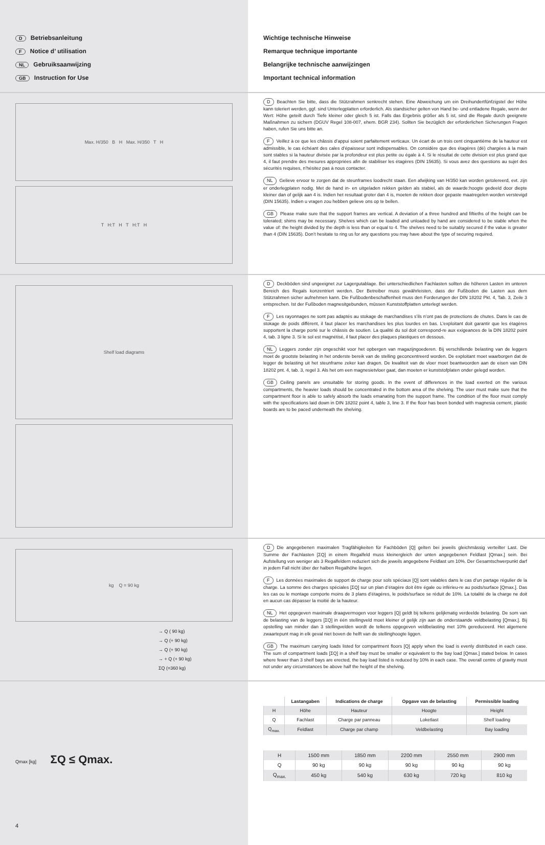D Betriebsanleitung
F Notice d’ utilisation
NL Gebruiksaanwijzing
GB Instruction for Use
Wichtige technische Hinweise
Remarque technique importante
Belangrijke technische aanwijzingen
Important technical information
Max. H/350 B H Max. H/350 T H
T H:T H T H:T H
D Beachten Sie bitte, dass die Stützrahmen senkrecht stehen. Eine Abweichung um ein Dreihundertfünfzigstel der Höhe kann toleriert werden, ggf. sind Unterlegplatten erforderlich. Als standsicher gelten von Hand be- und entladene Regale, wenn der Wert: Höhe geteilt durch Tiefe kleiner oder gleich 5 ist. Falls das Ergebnis größer als 5 ist, sind die Regale durch geeignete Maßnahmen zu sichern (DGUV Regel 108-007, ehem. BGR 234). Sollten Sie bezüglich der erforderlichen Sicherungen Fragen haben, rufen Sie uns bitte an.
F Veillez à ce que les châssis d’appui soient parfaitement verticaux. Un écart de un trois cent cinquantième de la hauteur est admissible, le cas échéant des cales d’épaisseur sont indispensables. On considère que des étagères (dé) chargées à la main sont stables si la hauteur divisée par la profondeur est plus petite ou égale à 4. Si le résultat de cette division est plus grand que 4, il faut prendre des mesures appropriées afin de stabiliser les étagères (DIN 15635). Si vous avez des questions au sujet des sécurités requises, n’hésitez pas à nous contacter.
NL Gelieve ervoor te zorgen dat de steunframes loodrecht staan. Een afwijking van H/350 kan worden getolereerd, evt. zijn er onderlegplaten nodig. Met de hand in- en uitgeladen rekken gelden als stabiel, als de waarde:hoogte gedeeld door diepte kleiner dan of gelijk aan 4 is. Indien het resultaat groter dan 4 is, moeten de rekken door gepaste maatregelen worden verstevigd (DIN 15635). Indien u vragen zou hebben gelieve ons op te bellen.
GB Please make sure that the support frames are vertical. A deviation of a three hundred and fiftieths of the height can be tolerated; shims may be necessary. Shelves which can be loaded and unloaded by hand are considered to be stable when the value of: the height divided by the depth is less than or equal to 4. The shelves need to be suitably secured if the value is greater than 4 (DIN 15635). Don’t hesitate to ring us for any questions you may have about the type of securing required.
Shelf load diagrams
D Deckböden sind ungeeignet zur Lagergutablage. Bei unterschiedlichen Fachlasten sollten die höheren Lasten im unteren Bereich des Regals konzentriert werden. Der Betreiber muss gewährleisten, dass der Fußboden die Lasten aus dem Stützrahmen sicher aufnehmen kann. Die Fußbodenbeschaffenheit muss den Forderungen der DIN 18202 Pkt. 4, Tab. 3, Zeile 3 entsprechen. Ist der Fußboden magnesitgebunden, müssen Kunststoffplatten unterlegt werden.
F Les rayonnages ne sont pas adaptés au stokage de marchandises s’ils n’ont pas de protections de chutes. Dans le cas de stokage de poids différent, il faut placer les marchandises les plus lourdes en bas. L’exploitant doit garantir que les étagères supportent la charge porté sur le châssis de soutien. La qualité du sol doit correspond-re aux exigeances de la DIN 18202 point 4, tab. 3 ligne 3. Si le sol est magnétisé, il faut placer des plaques plastiques en dessous.
NL Leggers zonder zijn ongeschikt voor het opbergen van magazijngoederen. Bij verschillende belasting van de leggers moet de grootste belasting in het onderste bereik van de stelling geconcentreerd worden. De exploitant moet waarborgen dat de legger de belasting uit het steunframe zeker kan dragen. De kwaliteit van de vloer moet beantwoorden aan de eisen van DIN 18202 pnt. 4, tab. 3, regel 3. Als het om een magnesietvloer gaat, dan moeten er kunststofplaten onder gelegd worden.
GB Ceiling panels are unsuitable for storing goods. In the event of differences in the load exerted on the various compartments, the heavier loads should be concentrated in the bottom area of the shelving. The user must make sure that the compartment floor is able to safely absorb the loads emanating from the support frame. The condition of the floor must comply with the specifications laid down in DIN 18202 point 4, table 3, line 3. If the floor has been bonded with magnesia cement, plastic boards are to be paced underneath the shelving.
kg Q = 90 kg
→ Q ( 90 kg)
→ Q (+ 90 kg)
→ Q (+ 90 kg)
→ + Q (+ 90 kg)
ΣQ (=360 kg)
D Die angegebenen maximalen Tragfähigkeiten für Fachböden [Q] gelten bei jeweils gleichmässig verteilter Last. Die Summe der Fachlasten [ΣQ] in einem Regalfeld muss kleinergleich der unten angegebenen Feldlast [Qmax.] sein. Bei Aufstellung von weniger als 3 Regalfeldern reduziert sich die jeweils angegebene Feldlast um 10%. Der Gesamtschwerpunkt darf in jedem Fall nicht über der halben Regalhöhe liegen.
F Les données maximales de support de charge pour sols spéciaux [Q] sont valables dans le cas d’un partage régulier de la charge. La somme des charges spéciales [ΣQ] sur un plan d’étagère doit être égale ou inférieu-re au poids/surface [Qmax.]. Das les cas ou le montage comporte moins de 3 plans d’étagères, le poids/surface se réduit de 10%. La totalité de la charge ne doit en aucun cas dépasser la moitié de la hauteur.
NL Het opgegeven maximale draagvermogen voor leggers [Q] geldt bij telkens gelijkmatig verdeelde belasting. De som van de belasting van de leggers [ΣQ] in één stellingveld moet kleiner of gelijk zijn aan de onderstaande veldbelasting [Qmax.]. Bij opstelling van minder dan 3 stellingvelden wordt de telkens opgegeven veldbelasting met 10% gereduceerd. Het algemene zwaartepunt mag in elk geval niet boven de helft van de stellinghoogte liggen.
GB The maximum carrying loads listed for compartment floors [Q] apply when the load is evenly distributed in each case. The sum of compartment loads [ΣQ] in a shelf bay must be smaller or equivalent to the bay load [Qmax.] stated below. In cases where fewer than 3 shelf bays are erected, the bay load listed is reduced by 10% in each case. The overall centre of gravity must not under any circumstances be above half the height of the shelving.
Qmax [kg] ΣQ ≤ Qmax.
4
| | Lastangaben | Indications de charge | Opgave van de belasting | Permissible loading |
| --- | --- | --- | --- | --- |
| H | Höhe | Hauteur | Hoogte | Height |
| Q | Fachlast | Charge par panneau | Loketlast | Shelf loading |
| Q<sub>max.</sub> | Feldlast | Charge par champ | Veldbelasting | Bay loading |
| H | 1500 mm | 1850 mm | 2200 mm | 2550 mm | 2900 mm |
| Q | 90 kg | 90 kg | 90 kg | 90 kg | 90 kg |
| Q<sub>max.</sub> | 450 kg | 540 kg | 630 kg | 720 kg | 810 kg |